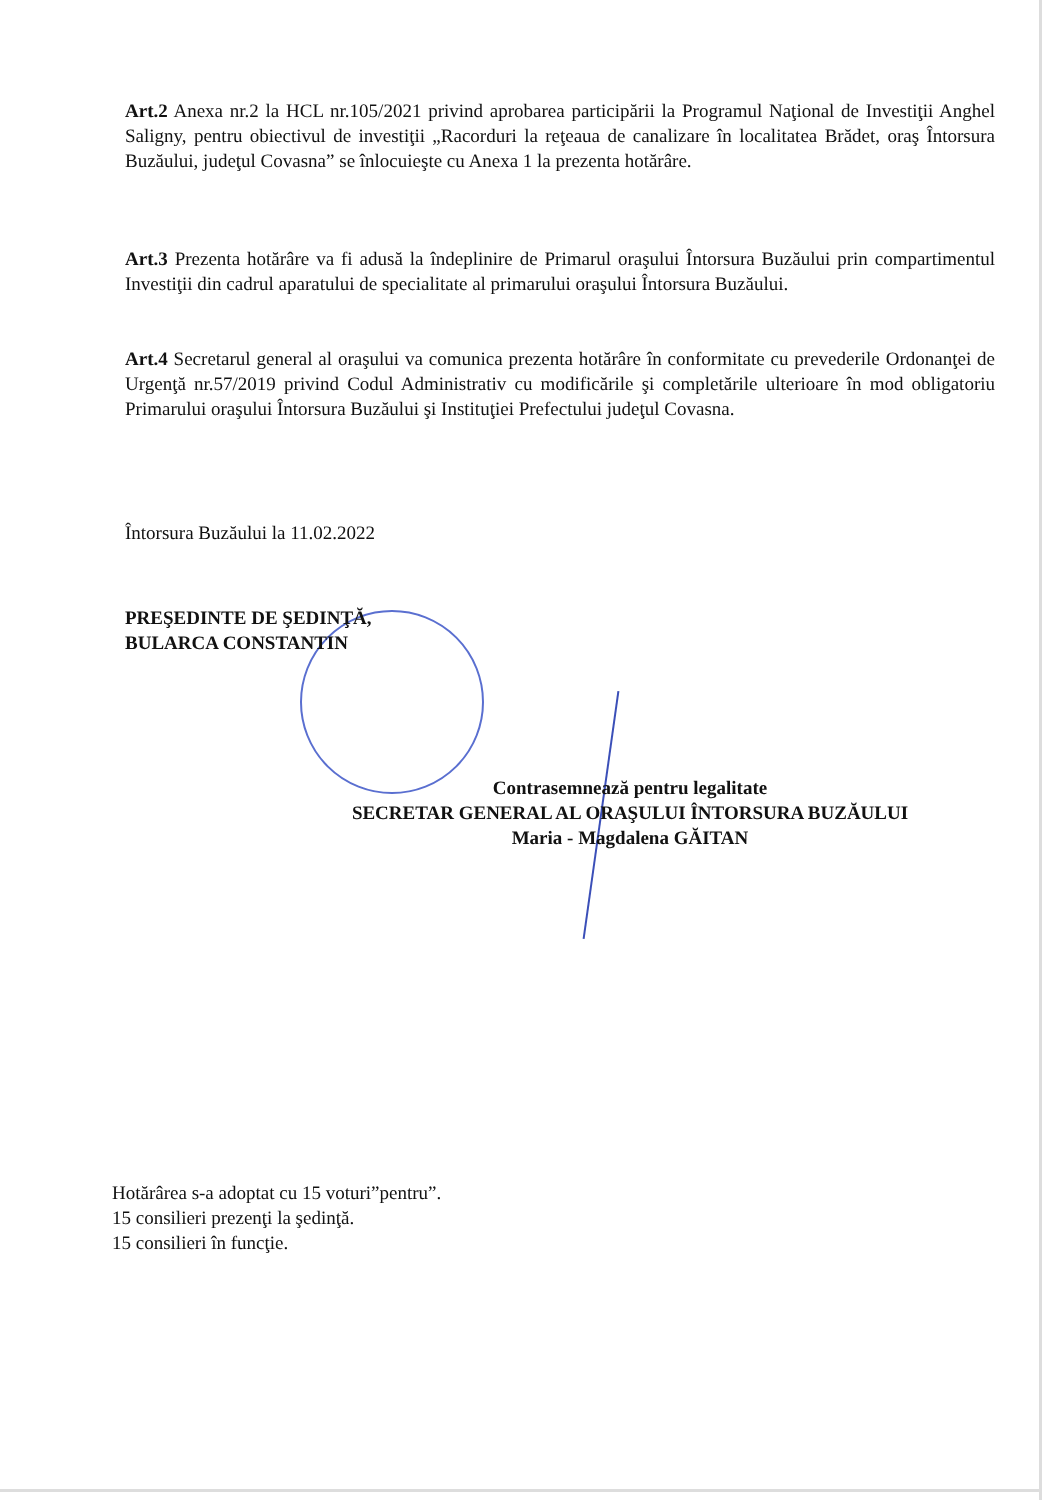Art.2 Anexa nr.2 la HCL nr.105/2021 privind aprobarea participării la Programul Naţional de Investiţii Anghel Saligny, pentru obiectivul de investiţii „Racorduri la reţeaua de canalizare în localitatea Brădet, oraş Întorsura Buzăului, judeţul Covasna” se înlocuieşte cu Anexa 1 la prezenta hotărâre.
Art.3 Prezenta hotărâre va fi adusă la îndeplinire de Primarul oraşului Întorsura Buzăului prin compartimentul Investiţii din cadrul aparatului de specialitate al primarului oraşului Întorsura Buzăului.
Art.4 Secretarul general al oraşului va comunica prezenta hotărâre în conformitate cu prevederile Ordonanţei de Urgenţă nr.57/2019 privind Codul Administrativ cu modificările şi completările ulterioare în mod obligatoriu Primarului oraşului Întorsura Buzăului şi Instituţiei Prefectului judeţul Covasna.
Întorsura Buzăului la 11.02.2022
PREŞEDINTE DE ŞEDINŢĂ,
BULARCA CONSTANTIN
Contrasemnează pentru legalitate
SECRETAR GENERAL AL ORAŞULUI ÎNTORSURA BUZĂULUI
Maria - Magdalena GĂITAN
Hotărârea s-a adoptat cu 15 voturi”pentru”.
15 consilieri prezenţi la şedinţă.
15 consilieri în funcţie.